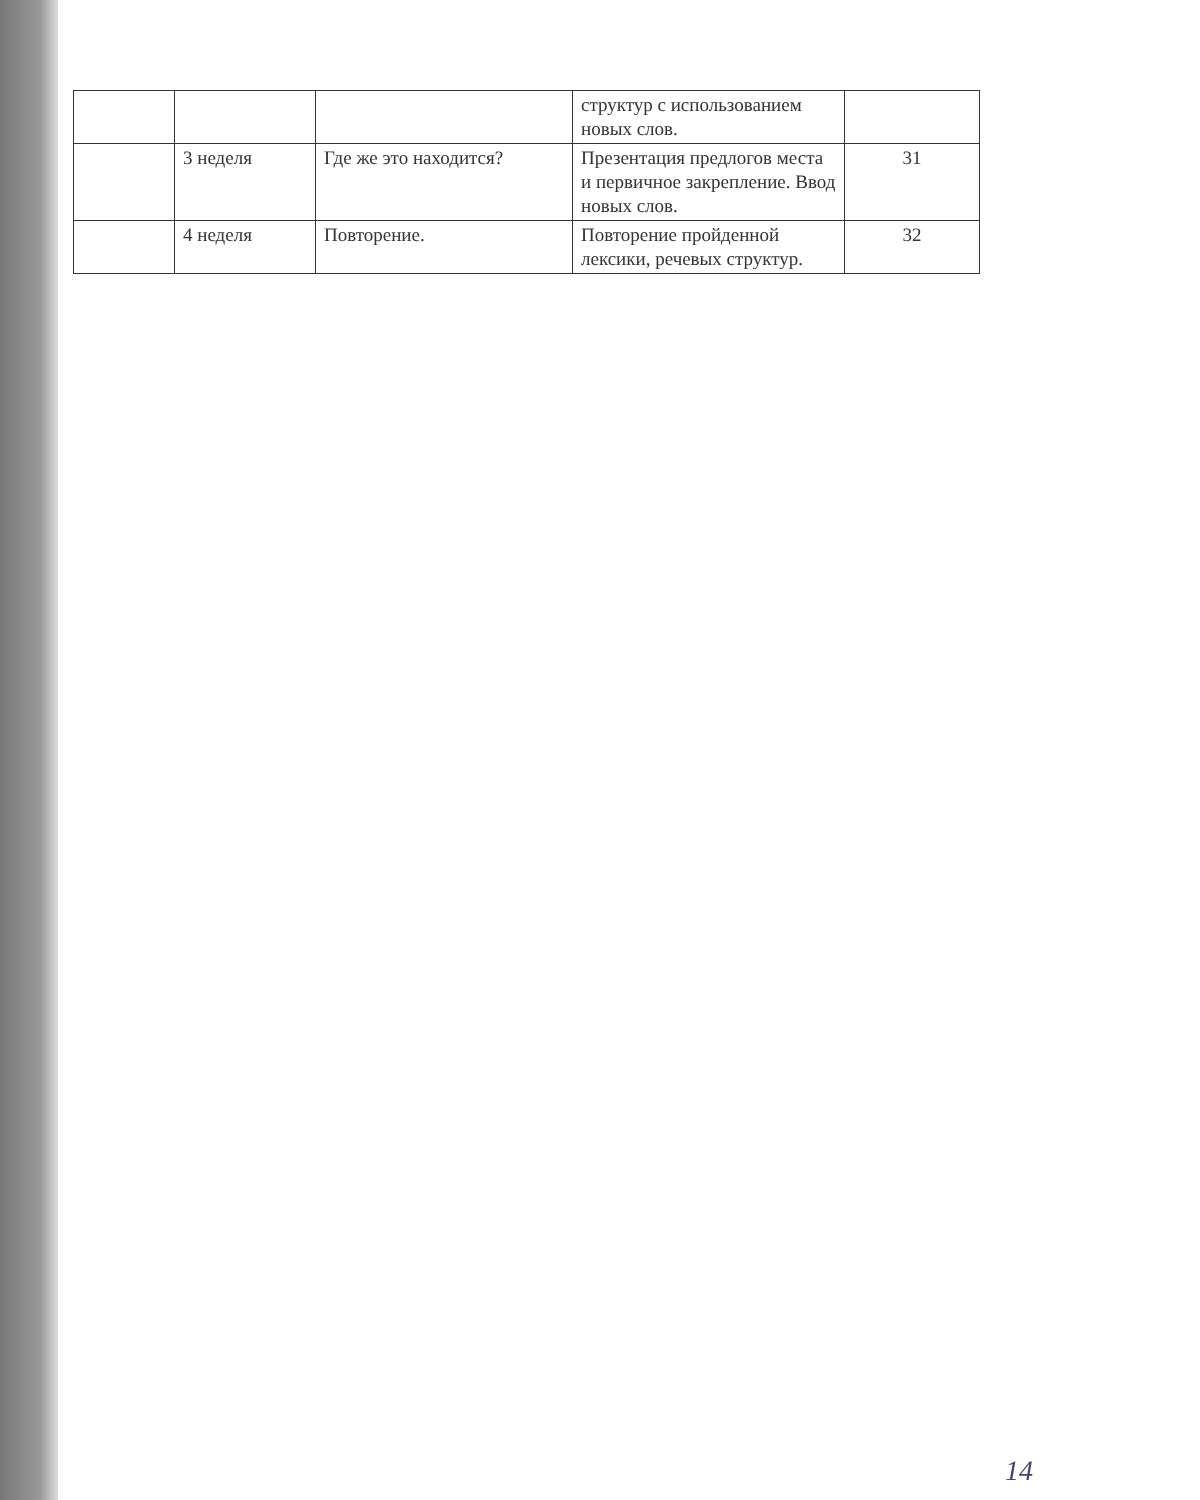| | | | структур с использованием новых слов. | |
| | 3 неделя | Где же это находится? | Презентация предлогов места и первичное закрепление. Ввод новых слов. | 31 |
| | 4 неделя | Повторение. | Повторение пройденной лексики, речевых структур. | 32 |
14